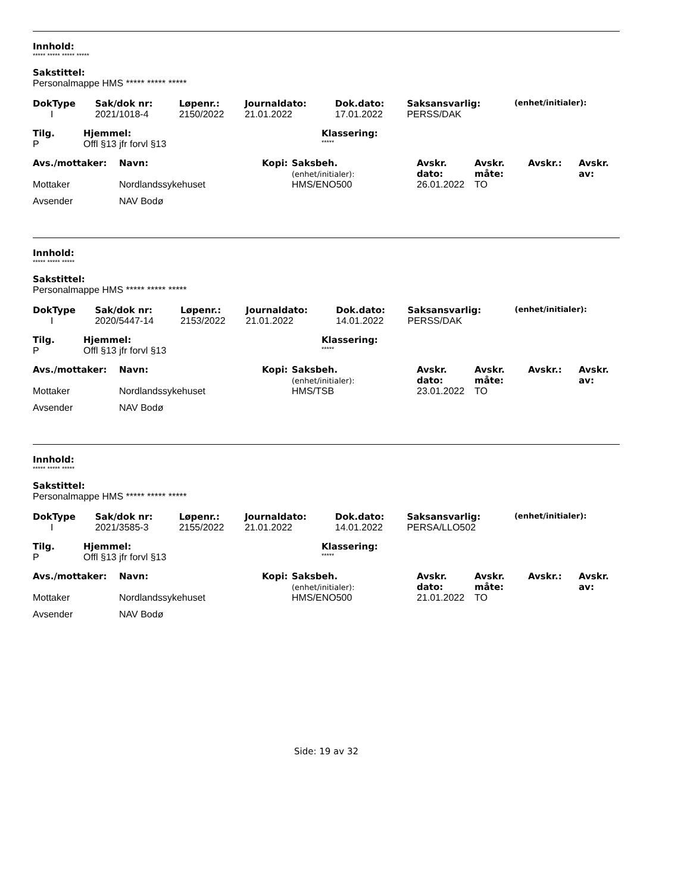Innhold:
***** ***** ***** *****
Sakstittel:
Personalmappe HMS ***** ***** *****
| DokType | Sak/dok nr: | Løpenr.: | Journaldato: | Dok.dato: | Saksansvarlig: | (enhet/initialer): |
| --- | --- | --- | --- | --- | --- | --- |
| I | 2021/1018-4 | 2150/2022 | 21.01.2022 | 17.01.2022 | PERSS/DAK | |
| Tilg. | Hjemmel: | Klassering: |
| --- | --- | --- |
| P | Offl §13 jfr forvl §13 | ***** |
| Avs./mottaker: | Navn: | Kopi: | Saksbeh. (enhet/initialer): | Avskr. dato: | Avskr. måte: | Avskr.: | Avskr. av: |
| --- | --- | --- | --- | --- | --- | --- | --- |
| Mottaker | Nordlandssykehuset | | HMS/ENO500 | 26.01.2022 | TO | | |
| Avsender | NAV Bodø | | | | | | |
Innhold:
***** ***** *****
Sakstittel:
Personalmappe HMS ***** ***** *****
| DokType | Sak/dok nr: | Løpenr.: | Journaldato: | Dok.dato: | Saksansvarlig: | (enhet/initialer): |
| --- | --- | --- | --- | --- | --- | --- |
| I | 2020/5447-14 | 2153/2022 | 21.01.2022 | 14.01.2022 | PERSS/DAK | |
| Tilg. | Hjemmel: | Klassering: |
| --- | --- | --- |
| P | Offl §13 jfr forvl §13 | ***** |
| Avs./mottaker: | Navn: | Kopi: | Saksbeh. (enhet/initialer): | Avskr. dato: | Avskr. måte: | Avskr.: | Avskr. av: |
| --- | --- | --- | --- | --- | --- | --- | --- |
| Mottaker | Nordlandssykehuset | | HMS/TSB | 23.01.2022 | TO | | |
| Avsender | NAV Bodø | | | | | | |
Innhold:
***** ***** *****
Sakstittel:
Personalmappe HMS ***** ***** *****
| DokType | Sak/dok nr: | Løpenr.: | Journaldato: | Dok.dato: | Saksansvarlig: | (enhet/initialer): |
| --- | --- | --- | --- | --- | --- | --- |
| I | 2021/3585-3 | 2155/2022 | 21.01.2022 | 14.01.2022 | PERSA/LLO502 | |
| Tilg. | Hjemmel: | Klassering: |
| --- | --- | --- |
| P | Offl §13 jfr forvl §13 | ***** |
| Avs./mottaker: | Navn: | Kopi: | Saksbeh. (enhet/initialer): | Avskr. dato: | Avskr. måte: | Avskr.: | Avskr. av: |
| --- | --- | --- | --- | --- | --- | --- | --- |
| Mottaker | Nordlandssykehuset | | HMS/ENO500 | 21.01.2022 | TO | | |
| Avsender | NAV Bodø | | | | | | |
Side: 19 av 32